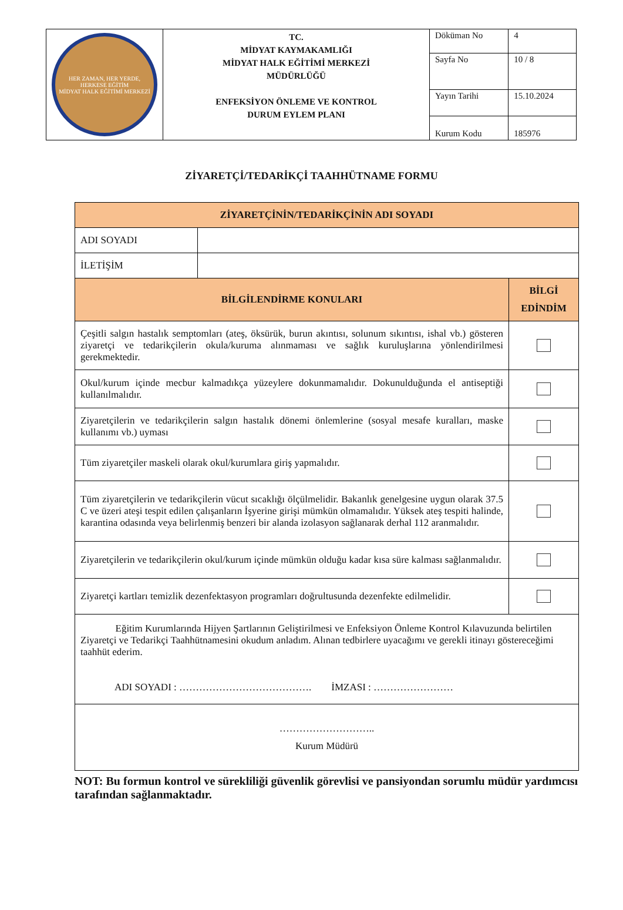| HER ZAMAN, HER YERDE, HERKESE EĞİTİM MİDYAT HALK EĞİTİMİ MERKEZİ | TC. MİDYAT KAYMAKAMLIĞI MİDYAT HALK EĞİTİMİ MERKEZİ MÜDÜRLÜĞÜ ENFEKSİYON ÖNLEME VE KONTROL DURUM EYLEM PLANI | Döküman No | 4 |
| | | Sayfa No | 10 / 8 |
| | | Yayın Tarihi | 15.10.2024 |
| | | Kurum Kodu | 185976 |
ZİYARETÇİ/TEDARİKÇİ TAAHHÜTNAME FORMU
| ZİYARETÇİNİN/TEDARİKÇİNİN ADI SOYADI | | |
| ADI SOYADI | | |
| İLETİŞİM | | |
| BİLGİLENDİRME KONULARI | | BİLGİ EDİNDİM |
| Çeşitli salgın hastalık semptomları (ateş, öksürük, burun akıntısı, solunum sıkıntısı, ishal vb.) gösteren ziyaretçi ve tedarikçilerin okula/kuruma alınmaması ve sağlık kuruluşlarına yönlendirilmesi gerekmektedir. | | |
| Okul/kurum içinde mecbur kalmadıkça yüzeylere dokunmamalıdır. Dokunulduğunda el antiseptiği kullanılmalıdır. | | |
| Ziyaretçilerin ve tedarikçilerin salgın hastalık dönemi önlemlerine (sosyal mesafe kuralları, maske kullanımı vb.) uyması | | |
| Tüm ziyaretçiler maskeli olarak okul/kurumlara giriş yapmalıdır. | | |
| Tüm ziyaretçilerin ve tedarikçilerin vücut sıcaklığı ölçülmelidir. Bakanlık genelgesine uygun olarak 37.5 C ve üzeri ateşi tespit edilen çalışanların İşyerine girişi mümkün olmamalıdır. Yüksek ateş tespiti halinde, karantina odasında veya belirlenmiş benzeri bir alanda izolasyon sağlanarak derhal 112 aranmalıdır. | | |
| Ziyaretçilerin ve tedarikçilerin okul/kurum içinde mümkün olduğu kadar kısa süre kalması sağlanmalıdır. | | |
| Ziyaretçi kartları temizlik dezenfektasyon programları doğrultusunda dezenfekte edilmelidir. | | |
| Eğitim Kurumlarında Hijyen Şartlarının Geliştirilmesi ve Enfeksiyon Önleme Kontrol Kılavuzunda belirtilen Ziyaretçi ve Tedarikçi Taahhütnamesini okudum anladım. Alınan tedbirlere uyacağımı ve gerekli itinayı göstereceğimi taahhüt ederim. ADI SOYADI : …………………………………. İMZASI : …………………… | | |
| ……………………….. Kurum Müdürü | | |
NOT: Bu formun kontrol ve sürekliliği güvenlik görevlisi ve pansiyondan sorumlu müdür yardımcısı tarafından sağlanmaktadır.